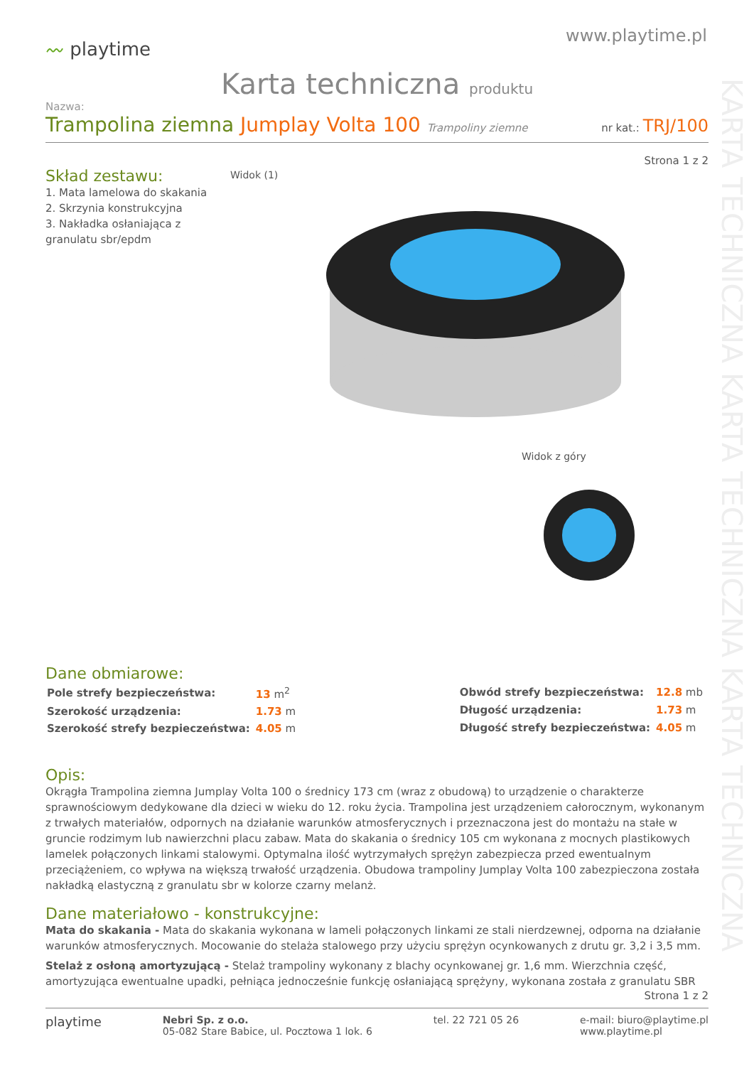KARTA TECHNICZNA KARTA TECHNICZNA KARTA TECHNICZNA
〰 playtime
www.playtime.pl
Karta techniczna produktu
Nazwa:
Trampolina ziemna Jumplay Volta 100 Trampoliny ziemne
nr kat.: TRJ/100
Strona 1 z 2
Skład zestawu:
1. Mata lamelowa do skakania
2. Skrzynia konstrukcyjna
3. Nakładka osłaniająca z granulatu sbr/epdm
Widok (1)
Widok z góry
Dane obmiarowe:
| Pole strefy bezpieczeństwa: | 13 m<sup>2</sup> |
| Szerokość urządzenia: | 1.73 m |
| Szerokość strefy bezpieczeństwa: | 4.05 m |
| Obwód strefy bezpieczeństwa: | 12.8 mb |
| Długość urządzenia: | 1.73 m |
| Długość strefy bezpieczeństwa: | 4.05 m |
Opis:
Okrągła Trampolina ziemna Jumplay Volta 100 o średnicy 173 cm (wraz z obudową) to urządzenie o charakterze sprawnościowym dedykowane dla dzieci w wieku do 12. roku życia. Trampolina jest urządzeniem całorocznym, wykonanym z trwałych materiałów, odpornych na działanie warunków atmosferycznych i przeznaczona jest do montażu na stałe w gruncie rodzimym lub nawierzchni placu zabaw. Mata do skakania o średnicy 105 cm wykonana z mocnych plastikowych lamelek połączonych linkami stalowymi. Optymalna ilość wytrzymałych sprężyn zabezpiecza przed ewentualnym przeciążeniem, co wpływa na większą trwałość urządzenia. Obudowa trampoliny Jumplay Volta 100 zabezpieczona została nakładką elastyczną z granulatu sbr w kolorze czarny melanż.
Dane materiałowo - konstrukcyjne:
Mata do skakania - Mata do skakania wykonana w lameli połączonych linkami ze stali nierdzewnej, odporna na działanie warunków atmosferycznych. Mocowanie do stelaża stalowego przy użyciu sprężyn ocynkowanych z drutu gr. 3,2 i 3,5 mm.
Stelaż z osłoną amortyzującą - Stelaż trampoliny wykonany z blachy ocynkowanej gr. 1,6 mm. Wierzchnia część, amortyzująca ewentualne upadki, pełniąca jednocześnie funkcję osłaniającą sprężyny, wykonana została z granulatu SBR
Strona 1 z 2
playtime
Nebri Sp. z o.o.
05-082 Stare Babice, ul. Pocztowa 1 lok. 6
tel. 22 721 05 26 e-mail: biuro@playtime.pl
www.playtime.pl